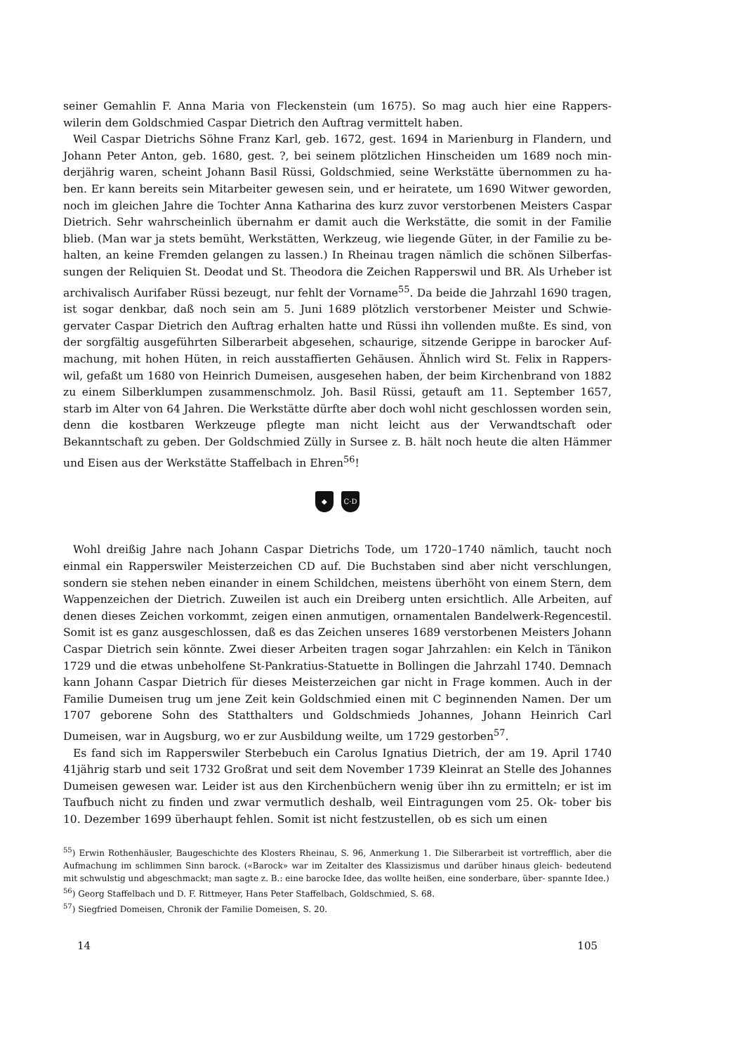seiner Gemahlin F. Anna Maria von Fleckenstein (um 1675). So mag auch hier eine Rappers- wilerin dem Goldschmied Caspar Dietrich den Auftrag vermittelt haben.
Weil Caspar Dietrichs Söhne Franz Karl, geb. 1672, gest. 1694 in Marienburg in Flandern, und Johann Peter Anton, geb. 1680, gest. ?, bei seinem plötzlichen Hinscheiden um 1689 noch min- derjährig waren, scheint Johann Basil Rüssi, Goldschmied, seine Werkstätte übernommen zu ha- ben. Er kann bereits sein Mitarbeiter gewesen sein, und er heiratete, um 1690 Witwer geworden, noch im gleichen Jahre die Tochter Anna Katharina des kurz zuvor verstorbenen Meisters Caspar Dietrich. Sehr wahrscheinlich übernahm er damit auch die Werkstätte, die somit in der Familie blieb. (Man war ja stets bemüht, Werkstätten, Werkzeug, wie liegende Güter, in der Familie zu be- halten, an keine Fremden gelangen zu lassen.) In Rheinau tragen nämlich die schönen Silberfas- sungen der Reliquien St. Deodat und St. Theodora die Zeichen Rapperswil und BR. Als Urheber ist archivalisch Aurifaber Rüssi bezeugt, nur fehlt der Vorname<sup>55</sup>. Da beide die Jahrzahl 1690 tragen, ist sogar denkbar, daß noch sein am 5. Juni 1689 plötzlich verstorbener Meister und Schwie- gervater Caspar Dietrich den Auftrag erhalten hatte und Rüssi ihn vollenden mußte. Es sind, von der sorgfältig ausgeführten Silberarbeit abgesehen, schaurige, sitzende Gerippe in barocker Auf- machung, mit hohen Hüten, in reich ausstaffierten Gehäusen. Ähnlich wird St. Felix in Rappers- wil, gefaßt um 1680 von Heinrich Dumeisen, ausgesehen haben, der beim Kirchenbrand von 1882 zu einem Silberklumpen zusammenschmolz. Joh. Basil Rüssi, getauft am 11. September 1657, starb im Alter von 64 Jahren. Die Werkstätte dürfte aber doch wohl nicht geschlossen worden sein, denn die kostbaren Werkzeuge pflegte man nicht leicht aus der Verwandtschaft oder Bekanntschaft zu geben. Der Goldschmied Zülly in Sursee z. B. hält noch heute die alten Hämmer und Eisen aus der Werkstätte Staffelbach in Ehren<sup>56</sup>!
◆ C·D
Wohl dreißig Jahre nach Johann Caspar Dietrichs Tode, um 1720–1740 nämlich, taucht noch einmal ein Rapperswiler Meisterzeichen CD auf. Die Buchstaben sind aber nicht verschlungen, sondern sie stehen neben einander in einem Schildchen, meistens überhöht von einem Stern, dem Wappenzeichen der Dietrich. Zuweilen ist auch ein Dreiberg unten ersichtlich. Alle Arbeiten, auf denen dieses Zeichen vorkommt, zeigen einen anmutigen, ornamentalen Bandelwerk-Regencestil. Somit ist es ganz ausgeschlossen, daß es das Zeichen unseres 1689 verstorbenen Meisters Johann Caspar Dietrich sein könnte. Zwei dieser Arbeiten tragen sogar Jahrzahlen: ein Kelch in Tänikon 1729 und die etwas unbeholfene St-Pankratius-Statuette in Bollingen die Jahrzahl 1740. Demnach kann Johann Caspar Dietrich für dieses Meisterzeichen gar nicht in Frage kommen. Auch in der Familie Dumeisen trug um jene Zeit kein Goldschmied einen mit C beginnenden Namen. Der um 1707 geborene Sohn des Statthalters und Goldschmieds Johannes, Johann Heinrich Carl Dumeisen, war in Augsburg, wo er zur Ausbildung weilte, um 1729 gestorben<sup>57</sup>.
Es fand sich im Rapperswiler Sterbebuch ein Carolus Ignatius Dietrich, der am 19. April 1740 41jährig starb und seit 1732 Großrat und seit dem November 1739 Kleinrat an Stelle des Johannes Dumeisen gewesen war. Leider ist aus den Kirchenbüchern wenig über ihn zu ermitteln; er ist im Taufbuch nicht zu finden und zwar vermutlich deshalb, weil Eintragungen vom 25. Ok- tober bis 10. Dezember 1699 überhaupt fehlen. Somit ist nicht festzustellen, ob es sich um einen
<sup>55</sup>) Erwin Rothenhäusler, Baugeschichte des Klosters Rheinau, S. 96, Anmerkung 1. Die Silberarbeit ist vortrefflich, aber die Aufmachung im schlimmen Sinn barock. («Barock» war im Zeitalter des Klassizismus und darüber hinaus gleich- bedeutend mit schwulstig und abgeschmackt; man sagte z. B.: eine barocke Idee, das wollte heißen, eine sonderbare, über- spannte Idee.)
<sup>56</sup>) Georg Staffelbach und D. F. Rittmeyer, Hans Peter Staffelbach, Goldschmied, S. 68.
<sup>57</sup>) Siegfried Domeisen, Chronik der Familie Domeisen, S. 20.
14 105